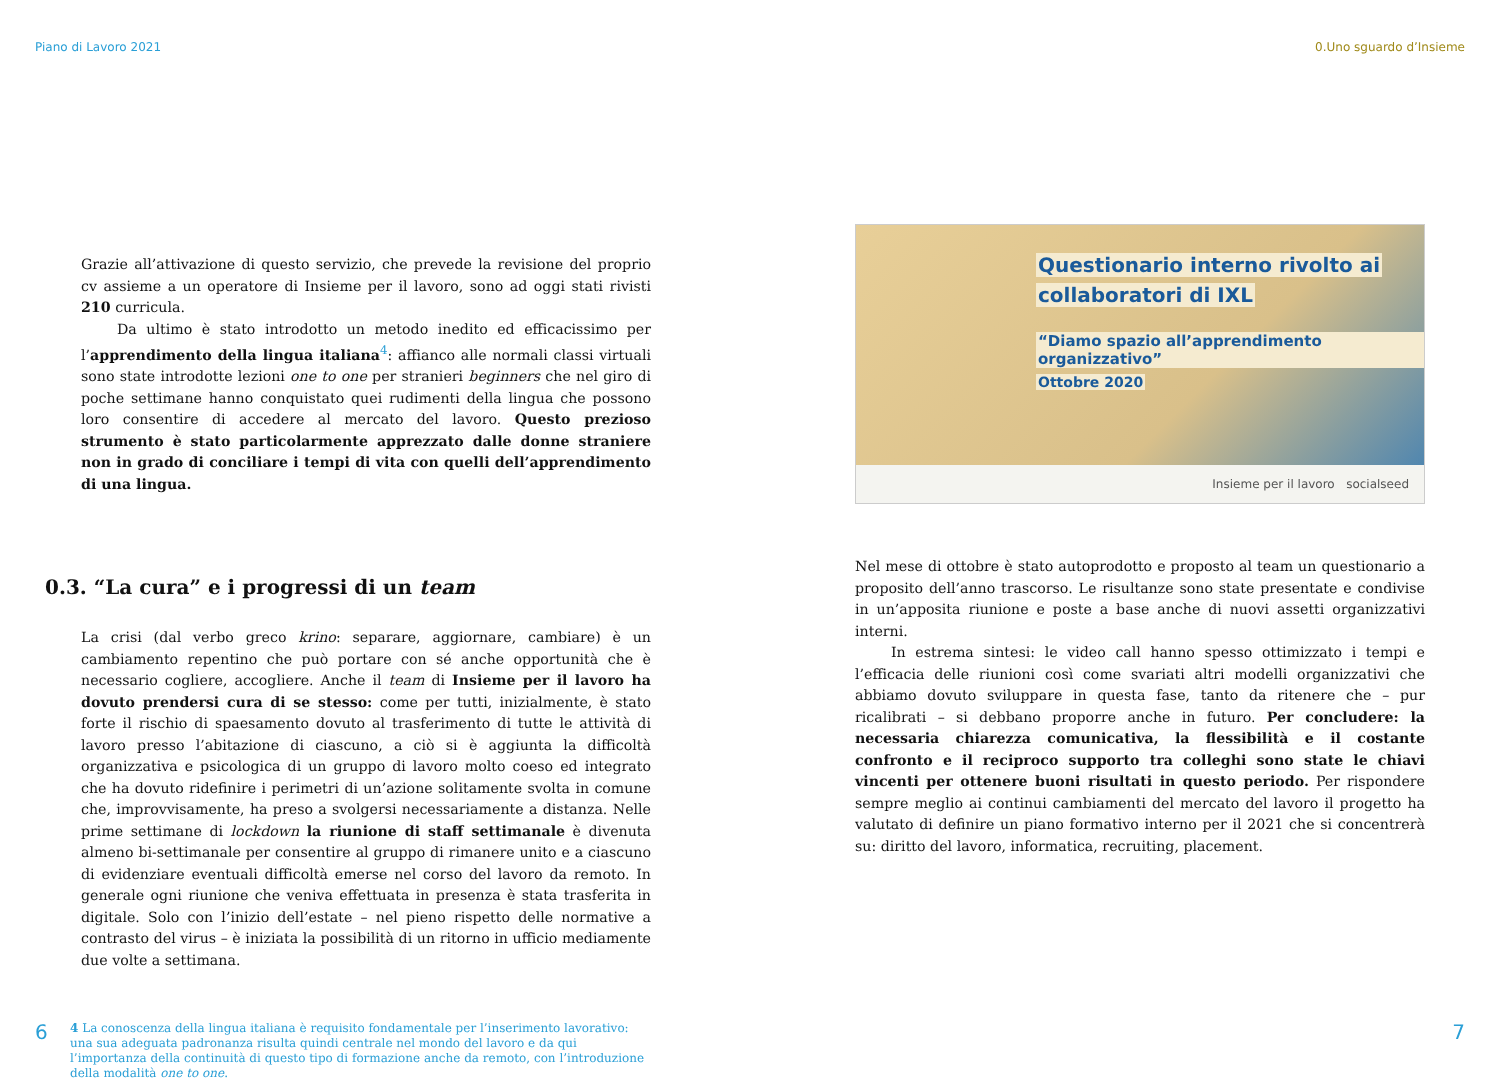Piano di Lavoro 2021
Grazie all’attivazione di questo servizio, che prevede la revisione del proprio cv assieme a un operatore di Insieme per il lavoro, sono ad oggi stati rivisti 210 curricula.
Da ultimo è stato introdotto un metodo inedito ed efficacissimo per l’apprendimento della lingua italiana<sup>4</sup>: affianco alle normali classi virtuali sono state introdotte lezioni one to one per stranieri beginners che nel giro di poche settimane hanno conquistato quei rudimenti della lingua che possono loro consentire di accedere al mercato del lavoro. Questo prezioso strumento è stato particolarmente apprezzato dalle donne straniere non in grado di conciliare i tempi di vita con quelli dell’apprendimento di una lingua.
0.3. “La cura” e i progressi di un team
La crisi (dal verbo greco krino: separare, aggiornare, cambiare) è un cambiamento repentino che può portare con sé anche opportunità che è necessario cogliere, accogliere. Anche il team di Insieme per il lavoro ha dovuto prendersi cura di se stesso: come per tutti, inizialmente, è stato forte il rischio di spaesamento dovuto al trasferimento di tutte le attività di lavoro presso l’abitazione di ciascuno, a ciò si è aggiunta la difficoltà organizzativa e psicologica di un gruppo di lavoro molto coeso ed integrato che ha dovuto ridefinire i perimetri di un’azione solitamente svolta in comune che, improvvisamente, ha preso a svolgersi necessariamente a distanza. Nelle prime settimane di lockdown la riunione di staff settimanale è divenuta almeno bi-settimanale per consentire al gruppo di rimanere unito e a ciascuno di evidenziare eventuali difficoltà emerse nel corso del lavoro da remoto. In generale ogni riunione che veniva effettuata in presenza è stata trasferita in digitale. Solo con l’inizio dell’estate – nel pieno rispetto delle normative a contrasto del virus – è iniziata la possibilità di un ritorno in ufficio mediamente due volte a settimana.
4 La conoscenza della lingua italiana è requisito fondamentale per l’inserimento lavorativo: una sua adeguata padronanza risulta quindi centrale nel mondo del lavoro e da qui l’importanza della continuità di questo tipo di formazione anche da remoto, con l’introduzione della modalità one to one.
6
0.Uno sguardo d’Insieme
Questionario interno rivolto ai
collaboratori di IXL
“Diamo spazio all’apprendimento organizzativo”
Ottobre 2020
Insieme per il lavoro socialseed
Nel mese di ottobre è stato autoprodotto e proposto al team un questionario a proposito dell’anno trascorso. Le risultanze sono state presentate e condivise in un’apposita riunione e poste a base anche di nuovi assetti organizzativi interni.
In estrema sintesi: le video call hanno spesso ottimizzato i tempi e l’efficacia delle riunioni così come svariati altri modelli organizzativi che abbiamo dovuto sviluppare in questa fase, tanto da ritenere che – pur ricalibrati – si debbano proporre anche in futuro. Per concludere: la necessaria chiarezza comunicativa, la flessibilità e il costante confronto e il reciproco supporto tra colleghi sono state le chiavi vincenti per ottenere buoni risultati in questo periodo. Per rispondere sempre meglio ai continui cambiamenti del mercato del lavoro il progetto ha valutato di definire un piano formativo interno per il 2021 che si concentrerà su: diritto del lavoro, informatica, recruiting, placement.
7